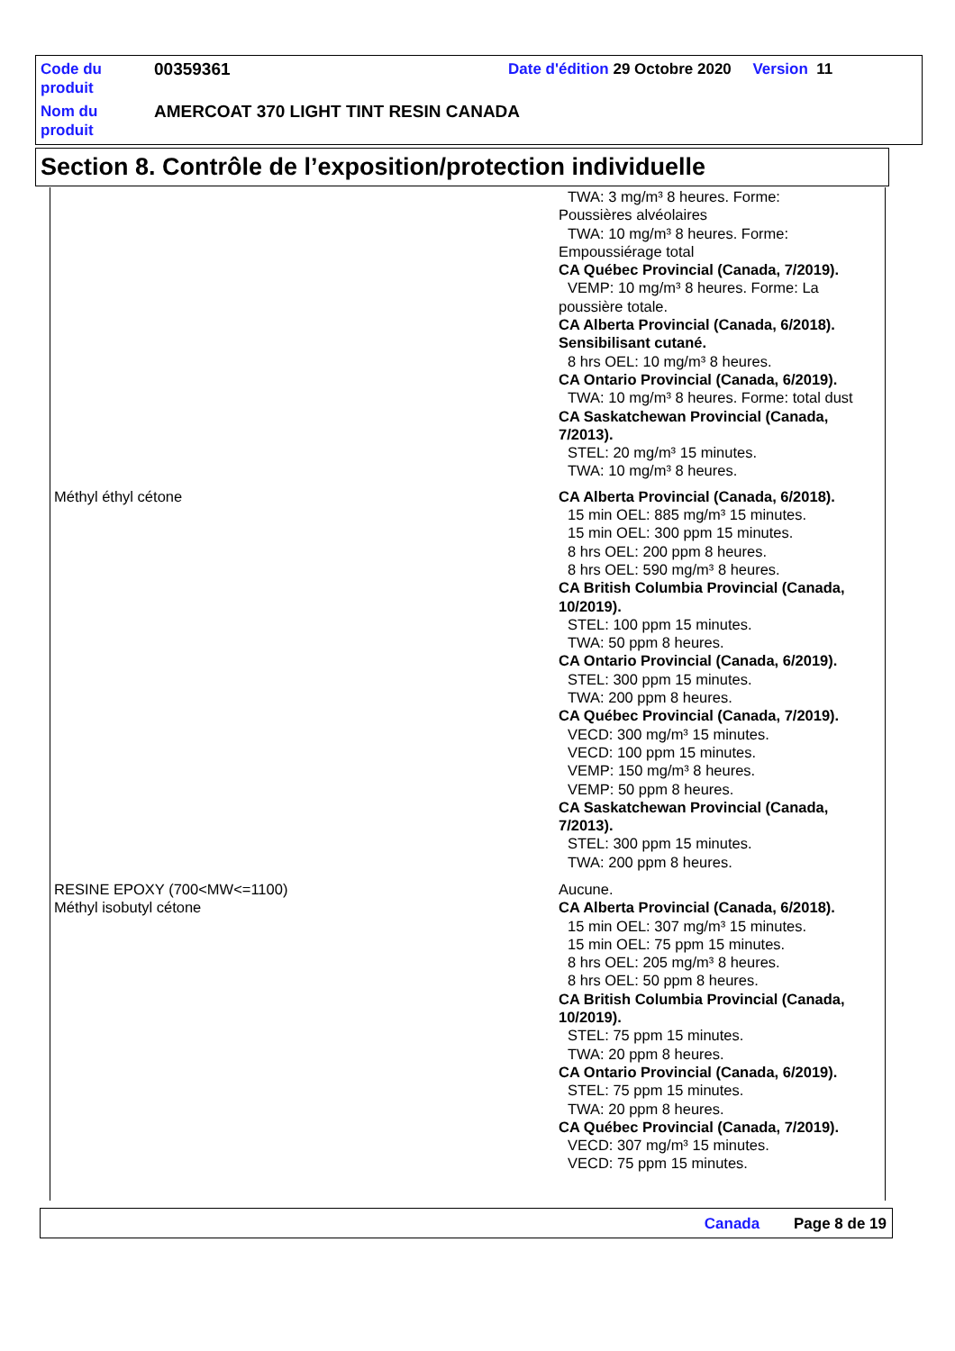| Code du produit | 00359361 | Date d'édition 29 Octobre 2020 Version 11 |
| Nom du produit | AMERCOAT 370 LIGHT TINT RESIN CANADA | |
Section 8. Contrôle de l’exposition/protection individuelle
| | TWA: 3 mg/m³ 8 heures. Forme: Poussières alvéolaires TWA: 10 mg/m³ 8 heures. Forme: Empoussiérage total CA Québec Provincial (Canada, 7/2019). VEMP: 10 mg/m³ 8 heures. Forme: La poussière totale. CA Alberta Provincial (Canada, 6/2018). Sensibilisant cutané. 8 hrs OEL: 10 mg/m³ 8 heures. CA Ontario Provincial (Canada, 6/2019). TWA: 10 mg/m³ 8 heures. Forme: total dust CA Saskatchewan Provincial (Canada, 7/2013). STEL: 20 mg/m³ 15 minutes. TWA: 10 mg/m³ 8 heures. |
| Méthyl éthyl cétone | CA Alberta Provincial (Canada, 6/2018). 15 min OEL: 885 mg/m³ 15 minutes. 15 min OEL: 300 ppm 15 minutes. 8 hrs OEL: 200 ppm 8 heures. 8 hrs OEL: 590 mg/m³ 8 heures. CA British Columbia Provincial (Canada, 10/2019). STEL: 100 ppm 15 minutes. TWA: 50 ppm 8 heures. CA Ontario Provincial (Canada, 6/2019). STEL: 300 ppm 15 minutes. TWA: 200 ppm 8 heures. CA Québec Provincial (Canada, 7/2019). VECD: 300 mg/m³ 15 minutes. VECD: 100 ppm 15 minutes. VEMP: 150 mg/m³ 8 heures. VEMP: 50 ppm 8 heures. CA Saskatchewan Provincial (Canada, 7/2013). STEL: 300 ppm 15 minutes. TWA: 200 ppm 8 heures. |
| RESINE EPOXY (700<MW<=1100) | Aucune. |
| Méthyl isobutyl cétone | CA Alberta Provincial (Canada, 6/2018). 15 min OEL: 307 mg/m³ 15 minutes. 15 min OEL: 75 ppm 15 minutes. 8 hrs OEL: 205 mg/m³ 8 heures. 8 hrs OEL: 50 ppm 8 heures. CA British Columbia Provincial (Canada, 10/2019). STEL: 75 ppm 15 minutes. TWA: 20 ppm 8 heures. CA Ontario Provincial (Canada, 6/2019). STEL: 75 ppm 15 minutes. TWA: 20 ppm 8 heures. CA Québec Provincial (Canada, 7/2019). VECD: 307 mg/m³ 15 minutes. VECD: 75 ppm 15 minutes. |
Canada Page 8 de 19